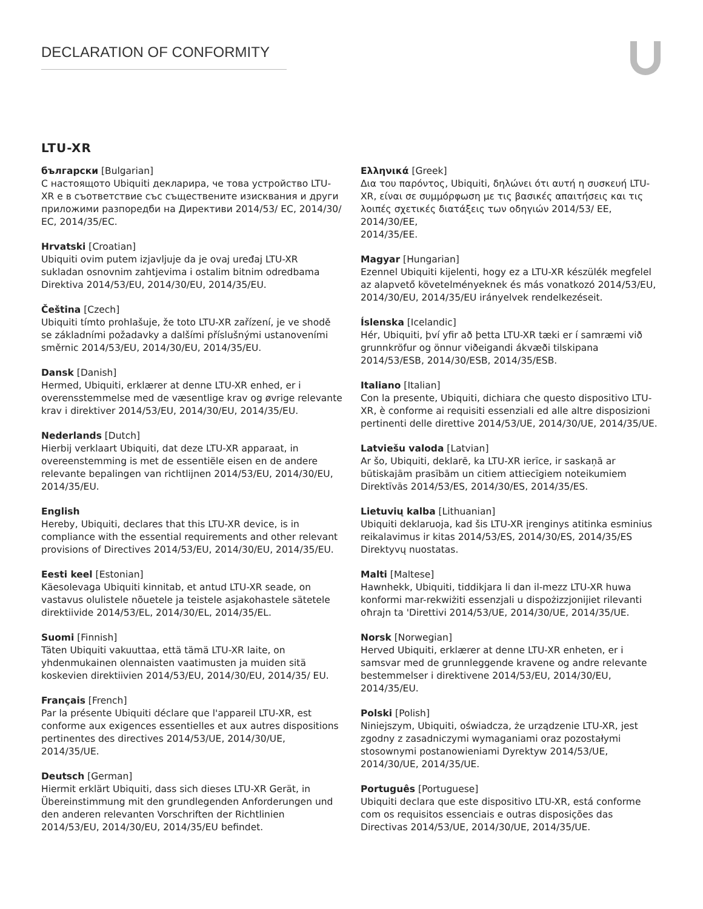DECLARATION OF CONFORMITY
LTU-XR
български [Bulgarian]
С настоящото Ubiquiti декларира, че това устройство LTU-XR е в съответствие със съществените изисквания и други приложими разпоредби на Директиви 2014/53/ EC, 2014/30/ЕС, 2014/35/ЕС.
Hrvatski [Croatian]
Ubiquiti ovim putem izjavljuje da je ovaj uređaj LTU-XR sukladan osnovnim zahtjevima i ostalim bitnim odredbama Direktiva 2014/53/EU, 2014/30/EU, 2014/35/EU.
Čeština [Czech]
Ubiquiti tímto prohlašuje, že toto LTU-XR zařízení, je ve shodě se základními požadavky a dalšími příslušnými ustanoveními směrnic 2014/53/EU, 2014/30/EU, 2014/35/EU.
Dansk [Danish]
Hermed, Ubiquiti, erklærer at denne LTU-XR enhed, er i overensstemmelse med de væsentlige krav og øvrige relevante krav i direktiver 2014/53/EU, 2014/30/EU, 2014/35/EU.
Nederlands [Dutch]
Hierbij verklaart Ubiquiti, dat deze LTU-XR apparaat, in overeenstemming is met de essentiële eisen en de andere relevante bepalingen van richtlijnen 2014/53/EU, 2014/30/EU, 2014/35/EU.
English
Hereby, Ubiquiti, declares that this LTU-XR device, is in compliance with the essential requirements and other relevant provisions of Directives 2014/53/EU, 2014/30/EU, 2014/35/EU.
Eesti keel [Estonian]
Käesolevaga Ubiquiti kinnitab, et antud LTU-XR seade, on vastavus olulistele nõuetele ja teistele asjakohastele sätetele direktiivide 2014/53/EL, 2014/30/EL, 2014/35/EL.
Suomi [Finnish]
Täten Ubiquiti vakuuttaa, että tämä LTU-XR laite, on yhdenmukainen olennaisten vaatimusten ja muiden sitä koskevien direktiivien 2014/53/EU, 2014/30/EU, 2014/35/ EU.
Français [French]
Par la présente Ubiquiti déclare que l'appareil LTU-XR, est conforme aux exigences essentielles et aux autres dispositions pertinentes des directives 2014/53/UE, 2014/30/UE, 2014/35/UE.
Deutsch [German]
Hiermit erklärt Ubiquiti, dass sich dieses LTU-XR Gerät, in Übereinstimmung mit den grundlegenden Anforderungen und den anderen relevanten Vorschriften der Richtlinien 2014/53/EU, 2014/30/EU, 2014/35/EU befindet.
Ελληνικά [Greek]
Δια του παρόντος, Ubiquiti, δηλώνει ότι αυτή η συσκευή LTU-XR, είναι σε συμμόρφωση με τις βασικές απαιτήσεις και τις λοιπές σχετικές διατάξεις των οδηγιών 2014/53/ EE, 2014/30/EE,
2014/35/EE.
Magyar [Hungarian]
Ezennel Ubiquiti kijelenti, hogy ez a LTU-XR készülék megfelel az alapvető követelményeknek és más vonatkozó 2014/53/EU, 2014/30/EU, 2014/35/EU irányelvek rendelkezéseit.
Íslenska [Icelandic]
Hér, Ubiquiti, því yfir að þetta LTU-XR tæki er í samræmi við grunnkröfur og önnur viðeigandi ákvæði tilskipana 2014/53/ESB, 2014/30/ESB, 2014/35/ESB.
Italiano [Italian]
Con la presente, Ubiquiti, dichiara che questo dispositivo LTU-XR, è conforme ai requisiti essenziali ed alle altre disposizioni pertinenti delle direttive 2014/53/UE, 2014/30/UE, 2014/35/UE.
Latviešu valoda [Latvian]
Ar šo, Ubiquiti, deklarē, ka LTU-XR ierīce, ir saskaņā ar būtiskajām prasībām un citiem attiecīgiem noteikumiem Direktīvās 2014/53/ES, 2014/30/ES, 2014/35/ES.
Lietuvių kalba [Lithuanian]
Ubiquiti deklaruoja, kad šis LTU-XR įrenginys atitinka esminius reikalavimus ir kitas 2014/53/ES, 2014/30/ES, 2014/35/ES Direktyvų nuostatas.
Malti [Maltese]
Hawnhekk, Ubiquiti, tiddikjara li dan il-mezz LTU-XR huwa konformi mar-rekwiżiti essenzjali u dispożizzjonijiet rilevanti oħrajn ta 'Direttivi 2014/53/UE, 2014/30/UE, 2014/35/UE.
Norsk [Norwegian]
Herved Ubiquiti, erklærer at denne LTU-XR enheten, er i samsvar med de grunnleggende kravene og andre relevante bestemmelser i direktivene 2014/53/EU, 2014/30/EU, 2014/35/EU.
Polski [Polish]
Niniejszym, Ubiquiti, oświadcza, że urządzenie LTU-XR, jest zgodny z zasadniczymi wymaganiami oraz pozostałymi stosownymi postanowieniami Dyrektyw 2014/53/UE, 2014/30/UE, 2014/35/UE.
Português [Portuguese]
Ubiquiti declara que este dispositivo LTU-XR, está conforme com os requisitos essenciais e outras disposições das Directivas 2014/53/UE, 2014/30/UE, 2014/35/UE.